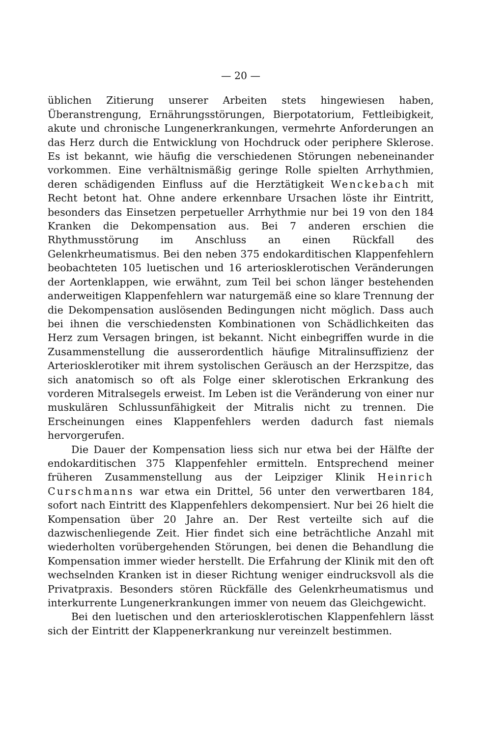— 20 —
üblichen Zitierung unserer Arbeiten stets hingewiesen haben, Überanstrengung, Ernährungsstörungen, Bierpotatorium, Fettleibigkeit, akute und chronische Lungenerkrankungen, vermehrte Anforderungen an das Herz durch die Entwicklung von Hochdruck oder periphere Sklerose. Es ist bekannt, wie häufig die verschiedenen Störungen nebeneinander vorkommen. Eine verhältnismäßig geringe Rolle spielten Arrhythmien, deren schädigenden Einfluss auf die Herztätigkeit Wenckebach mit Recht betont hat. Ohne andere erkennbare Ursachen löste ihr Eintritt, besonders das Einsetzen perpetueller Arrhythmie nur bei 19 von den 184 Kranken die Dekompensation aus. Bei 7 anderen erschien die Rhythmusstörung im Anschluss an einen Rückfall des Gelenkrheumatismus. Bei den neben 375 endokarditischen Klappenfehlern beobachteten 105 luetischen und 16 arteriosklerotischen Veränderungen der Aortenklappen, wie erwähnt, zum Teil bei schon länger bestehenden anderweitigen Klappenfehlern war naturgemäß eine so klare Trennung der die Dekompensation auslösenden Bedingungen nicht möglich. Dass auch bei ihnen die verschiedensten Kombinationen von Schädlichkeiten das Herz zum Versagen bringen, ist bekannt. Nicht einbegriffen wurde in die Zusammenstellung die ausserordentlich häufige Mitralinsuffizienz der Arteriosklerotiker mit ihrem systolischen Geräusch an der Herzspitze, das sich anatomisch so oft als Folge einer sklerotischen Erkrankung des vorderen Mitralsegels erweist. Im Leben ist die Veränderung von einer nur muskulären Schlussunfähigkeit der Mitralis nicht zu trennen. Die Erscheinungen eines Klappenfehlers werden dadurch fast niemals hervorgerufen.
Die Dauer der Kompensation liess sich nur etwa bei der Hälfte der endokarditischen 375 Klappenfehler ermitteln. Entsprechend meiner früheren Zusammenstellung aus der Leipziger Klinik Heinrich Curschmanns war etwa ein Drittel, 56 unter den verwertbaren 184, sofort nach Eintritt des Klappenfehlers dekompensiert. Nur bei 26 hielt die Kompensation über 20 Jahre an. Der Rest verteilte sich auf die dazwischenliegende Zeit. Hier findet sich eine beträchtliche Anzahl mit wiederholten vorübergehenden Störungen, bei denen die Behandlung die Kompensation immer wieder herstellt. Die Erfahrung der Klinik mit den oft wechselnden Kranken ist in dieser Richtung weniger eindrucksvoll als die Privatpraxis. Besonders stören Rückfälle des Gelenkrheumatismus und interkurrente Lungenerkrankungen immer von neuem das Gleichgewicht.
Bei den luetischen und den arteriosklerotischen Klappenfehlern lässt sich der Eintritt der Klappenerkrankung nur vereinzelt bestimmen.